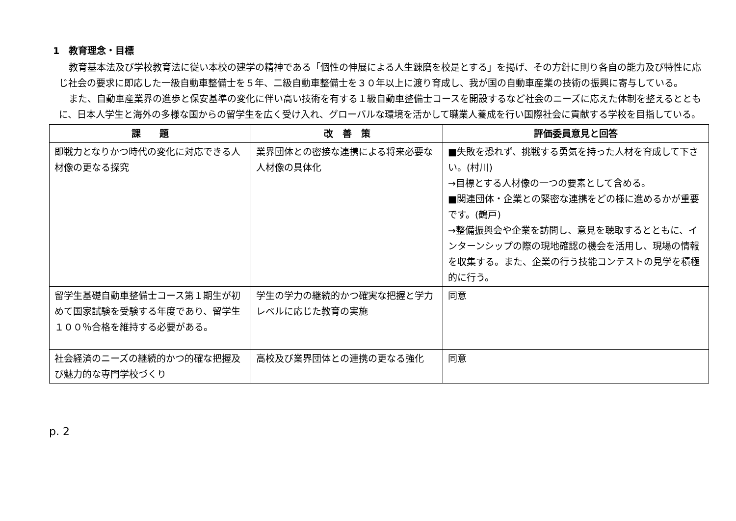1　教育理念・目標
教育基本法及び学校教育法に従い本校の建学の精神である「個性の伸展による人生錬磨を校是とする」を掲げ、その方針に則り各自の能力及び特性に応じ社会の要求に即応した一級自動車整備士を５年、二級自動車整備士を３０年以上に渡り育成し、我が国の自動車産業の技術の振興に寄与している。
また、自動車産業界の進歩と保安基準の変化に伴い高い技術を有する１級自動車整備士コースを開設するなど社会のニーズに応えた体制を整えるとともに、日本人学生と海外の多様な国からの留学生を広く受け入れ、グローバルな環境を活かして職業人養成を行い国際社会に貢献する学校を目指している。
| 課 題 | 改 善 策 | 評価委員意見と回答 |
| --- | --- | --- |
| 即戦力となりかつ時代の変化に対応できる人材像の更なる探究 | 業界団体との密接な連携による将来必要な人材像の具体化 | ■失敗を恐れず、挑戦する勇気を持った人材を育成して下さい。(村川) →目標とする人材像の一つの要素として含める。 ■関連団体・企業との緊密な連携をどの様に進めるかが重要です。(鶴戸) →整備振興会や企業を訪問し、意見を聴取するとともに、インターンシップの際の現地確認の機会を活用し、現場の情報を収集する。また、企業の行う技能コンテストの見学を積極的に行う。 |
| 留学生基礎自動車整備士コース第１期生が初めて国家試験を受験する年度であり、留学生１００％合格を維持する必要がある。 | 学生の学力の継続的かつ確実な把握と学力レベルに応じた教育の実施 | 同意 |
| 社会経済のニーズの継続的かつ的確な把握及び魅力的な専門学校づくり | 高校及び業界団体との連携の更なる強化 | 同意 |
p. 2